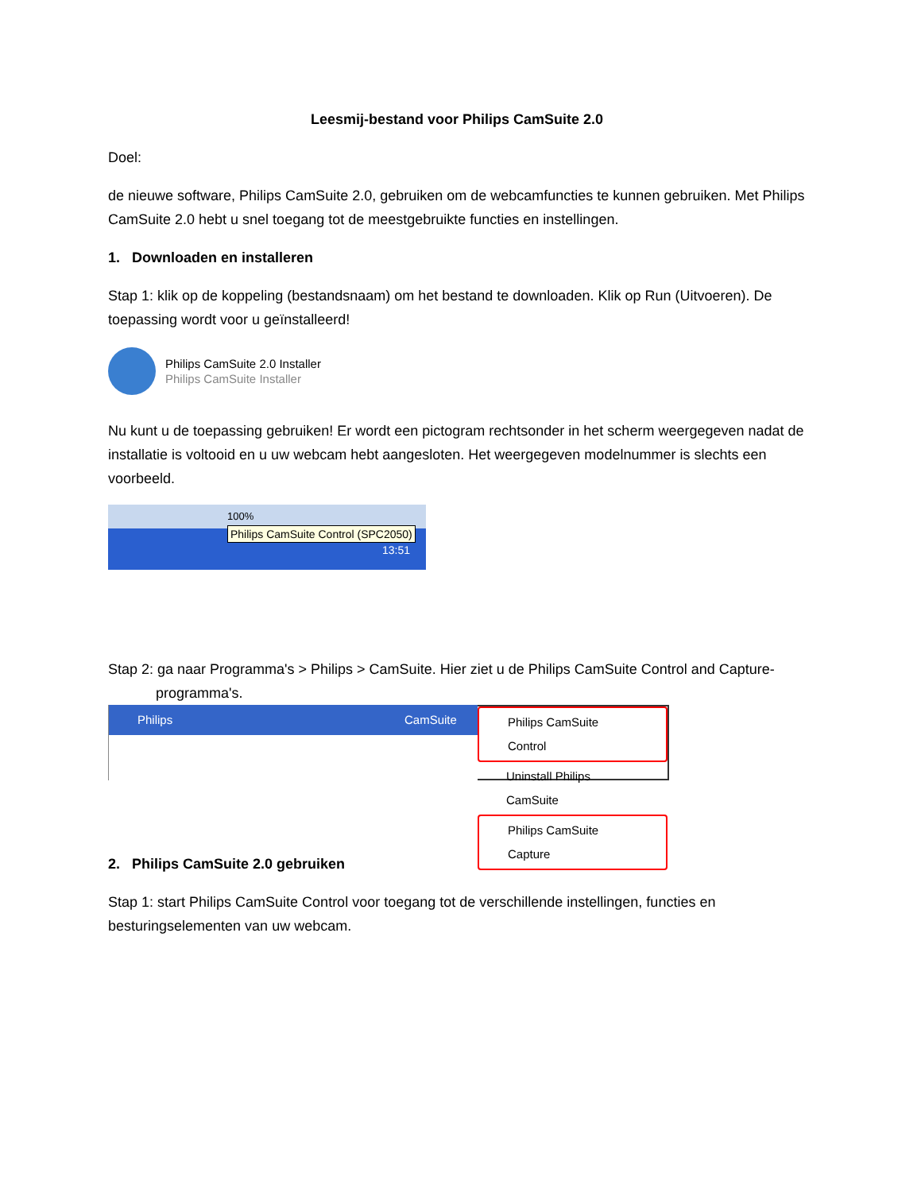Leesmij-bestand voor Philips CamSuite 2.0
Doel:
de nieuwe software, Philips CamSuite 2.0, gebruiken om de webcamfuncties te kunnen gebruiken. Met Philips CamSuite 2.0 hebt u snel toegang tot de meestgebruikte functies en instellingen.
1. Downloaden en installeren
Stap 1: klik op de koppeling (bestandsnaam) om het bestand te downloaden. Klik op Run (Uitvoeren). De toepassing wordt voor u geïnstalleerd!
Philips CamSuite 2.0 Installer
Philips CamSuite Installer
Nu kunt u de toepassing gebruiken! Er wordt een pictogram rechtsonder in het scherm weergegeven nadat de installatie is voltooid en u uw webcam hebt aangesloten. Het weergegeven modelnummer is slechts een voorbeeld.
100%
Philips CamSuite Control (SPC2050)
13:51
Stap 2: ga naar Programma's > Philips > CamSuite. Hier ziet u de Philips CamSuite Control and Capture-
programma's.
Philips CamSuite Philips CamSuite Control
Uninstall Philips CamSuite
Philips CamSuite Capture
2. Philips CamSuite 2.0 gebruiken
Stap 1: start Philips CamSuite Control voor toegang tot de verschillende instellingen, functies en besturingselementen van uw webcam.